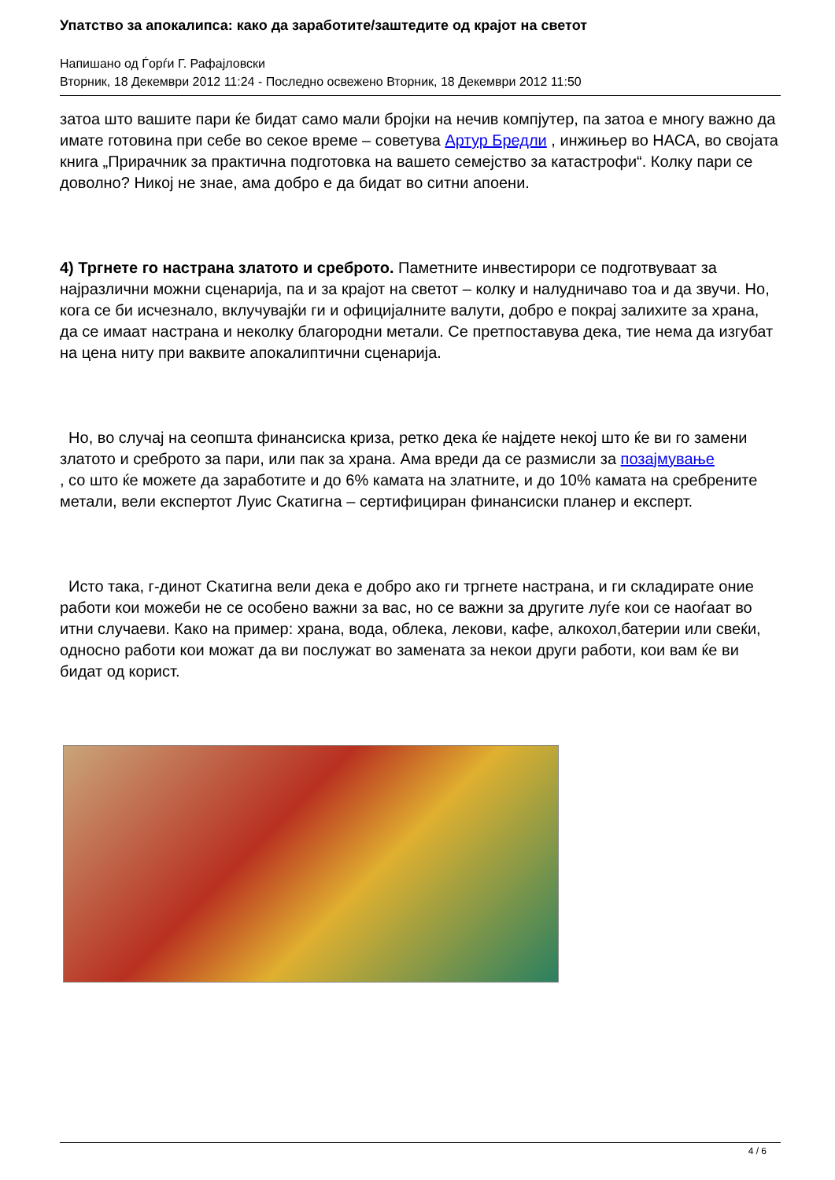Упатство за апокалипса: како да заработите/заштедите од крајот на светот
Напишано од Ѓорѓи Г. Рафајловски
Вторник, 18 Декември 2012 11:24 - Последно освежено Вторник, 18 Декември 2012 11:50
затоа што вашите пари ќе бидат само мали бројки на нечив компјутер, па затоа е многу важно да имате готовина при себе во секое време – советува Артур Бредли , инжињер во НАСА, во својата книга „Прирачник за практична подготовка на вашето семејство за катастрофи“. Колку пари се доволно? Никој не знае, ама добро е да бидат во ситни апоени.
4) Тргнете го настрана златото и среброто. Паметните инвестирори се подготвуваат за најразлични можни сценарија, па и за крајот на светот – колку и налудничаво тоа и да звучи. Но, кога се би исчезнало, вклучувајќи ги и официјалните валути, добро е покрај залихите за храна, да се имаат настрана и неколку благородни метали. Се претпоставува дека, тие нема да изгубат на цена ниту при ваквите апокалиптични сценарија.
Но, во случај на сеопшта финансиска криза, ретко дека ќе најдете некој што ќе ви го замени златото и среброто за пари, или пак за храна. Ама вреди да се размисли за позајмување
, со што ќе можете да заработите и до 6% камата на златните, и до 10% камата на сребрените метали, вели експертот Луис Скатигна – сертифициран финансиски планер и експерт.
Исто така, г-динот Скатигна вели дека е добро ако ги тргнете настрана, и ги складирате оние работи кои можеби не се особено важни за вас, но се важни за другите луѓе кои се наоѓаат во итни случаеви. Како на пример: храна, вода, облека, лекови, кафе, алкохол,батерии или свеќи, односно работи кои можат да ви послужат во замената за некои други работи, кои вам ќе ви бидат од корист.
4 / 6